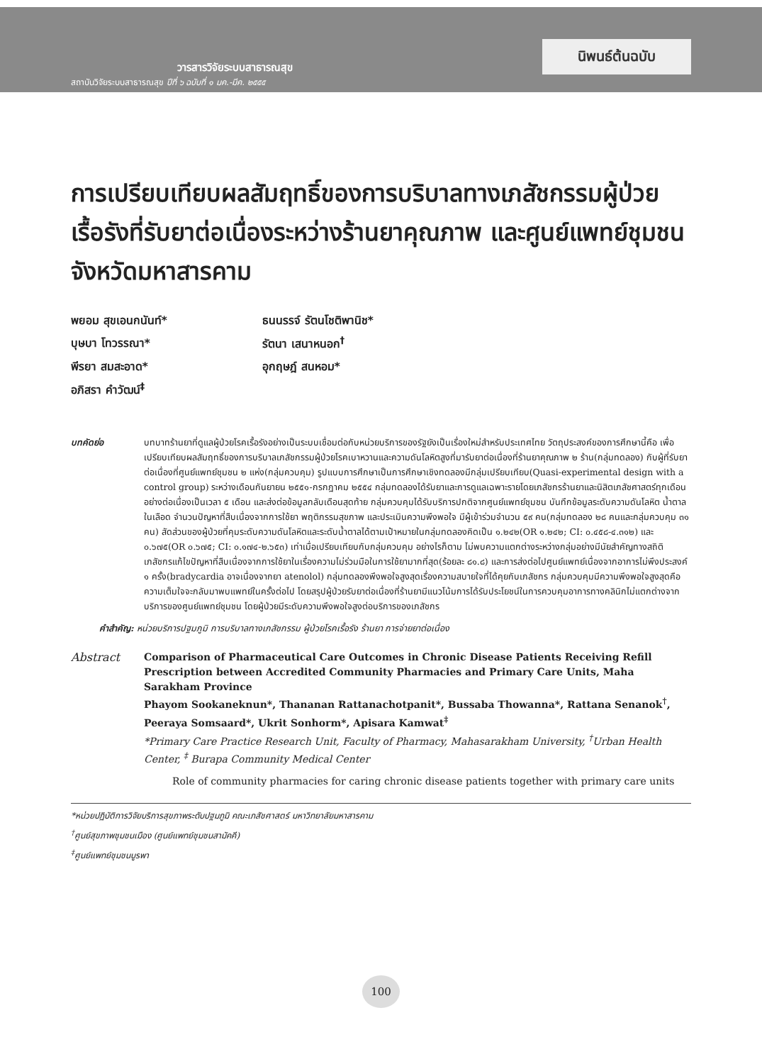วารสารวิจัยระบบสาธารณสุข
สถาบันวิจัยระบบสาธารณสุข ปีที่ ๖ ฉบับที่ ๑ มค.-มีค. ๒๕๕๕
นิพนธ์ต้นฉบับ
การเปรียบเทียบผลสัมฤทธิ์ของการบริบาลทางเภสัชกรรมผู้ป่วยเรื้อรังที่รับยาต่อเนื่องระหว่างร้านยาคุณภาพ และศูนย์แพทย์ชุมชน จังหวัดมหาสารคาม
พยอม สุขเอนกนันท์*
ธนนรรจ์ รัตนโชติพานิช*
บุษบา โทวรรณา*
รัตนา เสนาหนอก<sup>†</sup>
พีรยา สมสะอาด*
อุกฤษฎ์ สนหอม*
อภิสรา คำวัฒน์<sup>‡</sup>
บทคัดย่อ บทบาทร้านยาที่ดูแลผู้ป่วยโรคเรื้อรังอย่างเป็นระบบเชื่อมต่อกับหน่วยบริการของรัฐยังเป็นเรื่องใหม่สำหรับประเทศไทย วัตถุประสงค์ของการศึกษานี้คือ เพื่อเปรียบเทียบผลสัมฤทธิ์ของการบริบาลเภสัชกรรมผู้ป่วยโรคเบาหวานและความดันโลหิตสูงที่มารับยาต่อเนื่องที่ร้านยาคุณภาพ ๒ ร้าน(กลุ่มทดลอง) กับผู้ที่รับยาต่อเนื่องที่ศูนย์แพทย์ชุมชน ๒ แห่ง(กลุ่มควบคุม) รูปแบบการศึกษาเป็นการศึกษาเชิงทดลองมีกลุ่มเปรียบเทียบ(Quasi-experimental design with a control group) ระหว่างเดือนกันยายน ๒๕๕๑-กรกฎาคม ๒๕๕๔ กลุ่มทดลองได้รับยาและการดูแลเฉพาะรายโดยเภสัชกรร้านยาและนิสิตเภสัชศาสตร์ทุกเดือนอย่างต่อเนื่องเป็นเวลา ๕ เดือน และส่งต่อข้อมูลกลับเดือนสุดท้าย กลุ่มควบคุมได้รับบริการปกติจากศูนย์แพทย์ชุมชน บันทึกข้อมูลระดับความดันโลหิต น้ำตาลในเลือด จำนวนปัญหาที่สืบเนื่องจากการใช้ยา พฤติกรรมสุขภาพ และประเมินความพึงพอใจ มีผู้เข้าร่วมจำนวน ๕๙ คน(กลุ่มทดลอง ๒๘ คนและกลุ่มควบคุม ๓๑ คน) สัดส่วนของผู้ป่วยที่คุมระดับความดันโลหิตและระดับน้ำตาลได้ตามเป้าหมายในกลุ่มทดลองคิดเป็น ๑.๒๔๒(OR ๑.๒๔๒; CI: ๐.๔๕๘-๔.๓๑๒) และ ๐.๖๗๕(OR ๐.๖๗๕; CI: ๐.๑๗๔-๒.๖๕๓) เท่าเมื่อเปรียบเทียบกับกลุ่มควบคุม อย่างไรก็ตาม ไม่พบความแตกต่างระหว่างกลุ่มอย่างมีนัยสำคัญทางสถิติ เภสัชกรแก้ไขปัญหาที่สืบเนื่องจากการใช้ยาในเรื่องความไม่ร่วมมือในการใช้ยามากที่สุด(ร้อยละ ๘๑.๘) และการส่งต่อไปศูนย์แพทย์เนื่องจากอาการไม่พึงประสงค์ ๑ ครั้ง(bradycardia อาจเนื่องจากยา atenolol) กลุ่มทดลองพึงพอใจสูงสุดเรื่องความสบายใจที่ได้คุยกับเภสัชกร กลุ่มควบคุมมีความพึงพอใจสูงสุดคือความเต็มใจจะกลับมาพบแพทย์ในครั้งต่อไป โดยสรุปผู้ป่วยรับยาต่อเนื่องที่ร้านยามีแนวโน้มการได้รับประโยชน์ในการควบคุมอาการทางคลินิกไม่แตกต่างจากบริการของศูนย์แพทย์ชุมชน โดยผู้ป่วยมีระดับความพึงพอใจสูงต่อบริการของเภสัชกร
คำสำคัญ: หน่วยบริการปฐมภูมิ การบริบาลทางเภสัชกรรม ผู้ป่วยโรคเรื้อรัง ร้านยา การจ่ายยาต่อเนื่อง
Abstract Comparison of Pharmaceutical Care Outcomes in Chronic Disease Patients Receiving Refill Prescription between Accredited Community Pharmacies and Primary Care Units, Maha Sarakham Province
Phayom Sookaneknun*, Thananan Rattanachotpanit*, Bussaba Thowanna*, Rattana Senanok<sup>†</sup>, Peeraya Somsaard*, Ukrit Sonhorm*, Apisara Kamwat<sup>‡</sup>
*Primary Care Practice Research Unit, Faculty of Pharmacy, Mahasarakham University, <sup>†</sup>Urban Health Center, <sup>‡</sup> Burapa Community Medical Center
Role of community pharmacies for caring chronic disease patients together with primary care units
*หน่วยปฏิบัติการวิจัยบริการสุขภาพระดับปฐมภูมิ คณะเภสัชศาสตร์ มหาวิทยาลัยมหาสารคาม
<sup>†</sup> ศูนย์สุขภาพชุมชนเมือง (ศูนย์แพทย์ชุมชนสามัคคี)
<sup>‡</sup> ศูนย์แพทย์ชุมชนบูรพา
100